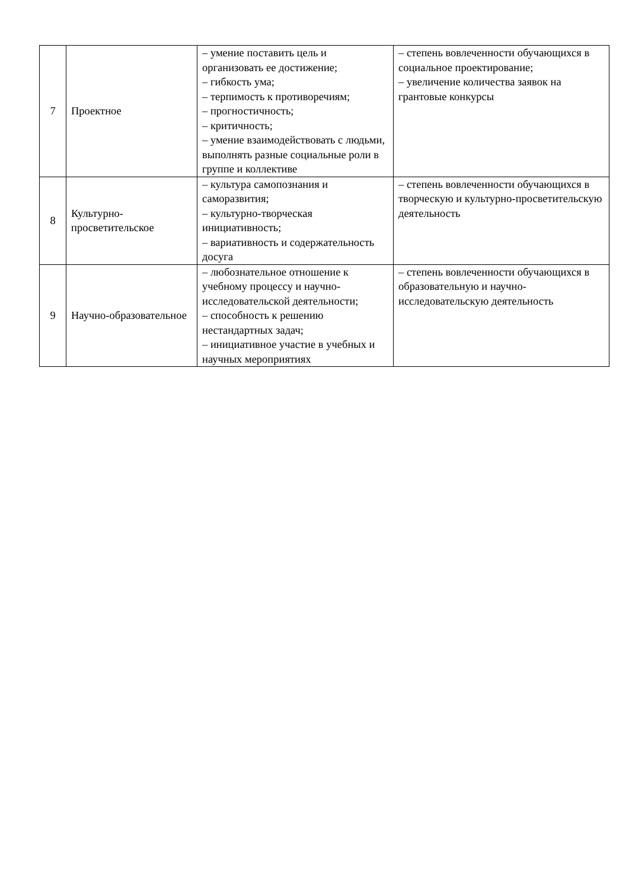| 7 | Проектное | – умение поставить цель и организовать ее достижение; – гибкость ума; – терпимость к противоречиям; – прогностичность; – критичность; – умение взаимодействовать с людьми, выполнять разные социальные роли в группе и коллективе | – степень вовлеченности обучающихся в социальное проектирование; – увеличение количества заявок на грантовые конкурсы |
| 8 | Культурно-просветительское | – культура самопознания и саморазвития; – культурно-творческая инициативность; – вариативность и содержательность досуга | – степень вовлеченности обучающихся в творческую и культурно-просветительскую деятельность |
| 9 | Научно-образовательное | – любознательное отношение к учебному процессу и научно-исследовательской деятельности; – способность к решению нестандартных задач; – инициативное участие в учебных и научных мероприятиях | – степень вовлеченности обучающихся в образовательную и научно-исследовательскую деятельность |